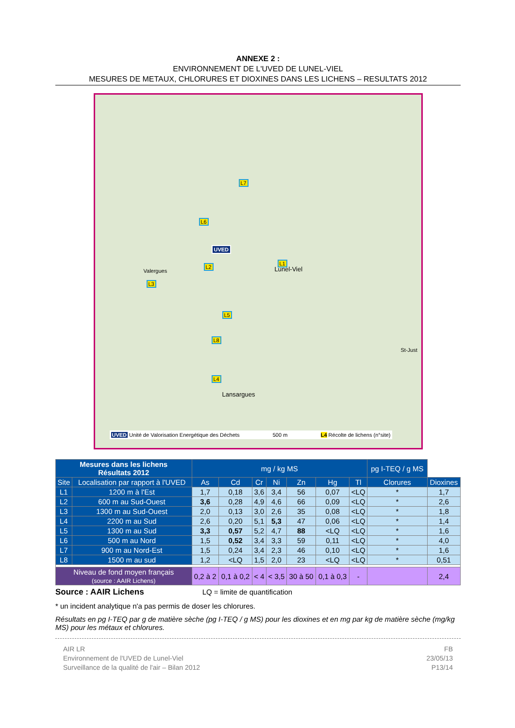ANNEXE 2 :
ENVIRONNEMENT DE L'UVED DE LUNEL-VIEL
MESURES DE METAUX, CHLORURES ET DIOXINES DANS LES LICHENS – RESULTATS 2012
L7
L6
UVED
L1
L2
L3
L5
L8
L4
Lunel-Viel Valergues
Lansargues
St-Just
UVED Unité de Valorisation Energétique des Déchets 500 m L4 Récolte de lichens (n°site)
| Mesures dans les lichens Résultats 2012 | | mg / kg MS | | | | | | | pg I-TEQ / g MS | |
| --- | --- | --- | --- | --- | --- | --- | --- | --- | --- | --- |
| Site | Localisation par rapport à l'UVED | As | Cd | Cr | Ni | Zn | Hg | Tl | Clorures | Dioxines |
| L1 | 1200 m à l'Est | 1,7 | 0,18 | 3,6 | 3,4 | 56 | 0,07 | <LQ | * | 1,7 |
| L2 | 600 m au Sud-Ouest | 3,6 | 0,28 | 4,9 | 4,6 | 66 | 0,09 | <LQ | * | 2,6 |
| L3 | 1300 m au Sud-Ouest | 2,0 | 0,13 | 3,0 | 2,6 | 35 | 0,08 | <LQ | * | 1,8 |
| L4 | 2200 m au Sud | 2,6 | 0,20 | 5,1 | 5,3 | 47 | 0,06 | <LQ | * | 1,4 |
| L5 | 1300 m au Sud | 3,3 | 0,57 | 5,2 | 4,7 | 88 | <LQ | <LQ | * | 1,6 |
| L6 | 500 m au Nord | 1,5 | 0,52 | 3,4 | 3,3 | 59 | 0,11 | <LQ | * | 4,0 |
| L7 | 900 m au Nord-Est | 1,5 | 0,24 | 3,4 | 2,3 | 46 | 0,10 | <LQ | * | 1,6 |
| L8 | 1500 m au sud | 1,2 | <LQ | 1,5 | 2,0 | 23 | <LQ | <LQ | * | 0,51 |
| Niveau de fond moyen français (source : AAIR Lichens) | | 0,2 à 2 | 0,1 à 0,2 | < 4 | < 3,5 | 30 à 50 | 0,1 à 0,3 | - | | 2,4 |
Source : AAIR Lichens LQ = limite de quantification
* un incident analytique n'a pas permis de doser les chlorures.
Résultats en pg I-TEQ par g de matière sèche (pg I-TEQ / g MS) pour les dioxines et en mg par kg de matière sèche (mg/kg MS) pour les métaux et chlorures.
AIR LR
Environnement de l'UVED de Lunel-Viel
Surveillance de la qualité de l'air – Bilan 2012
FB
23/05/13
P13/14